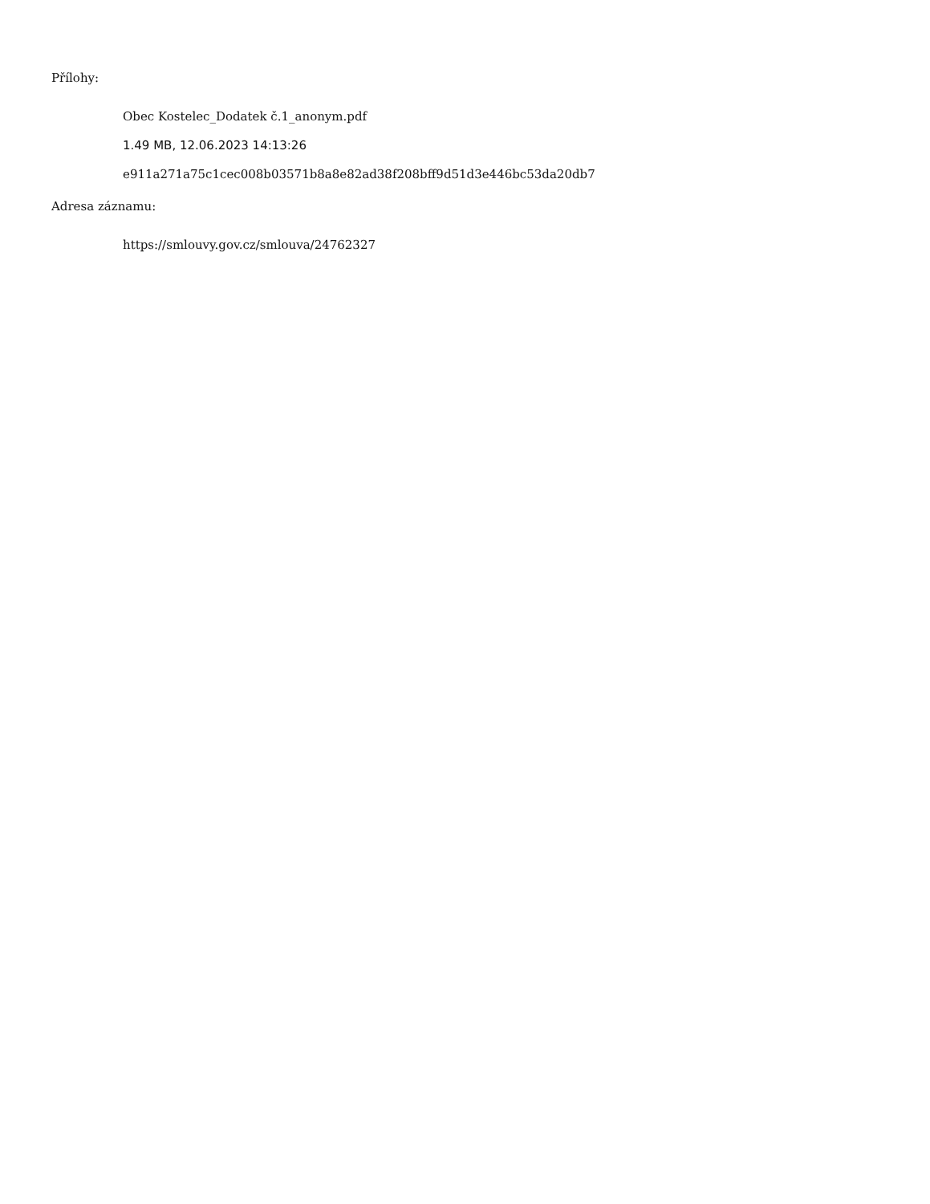Přílohy:
Obec Kostelec_Dodatek č.1_anonym.pdf
1.49 MB, 12.06.2023 14:13:26
e911a271a75c1cec008b03571b8a8e82ad38f208bff9d51d3e446bc53da20db7
Adresa záznamu:
https://smlouvy.gov.cz/smlouva/24762327